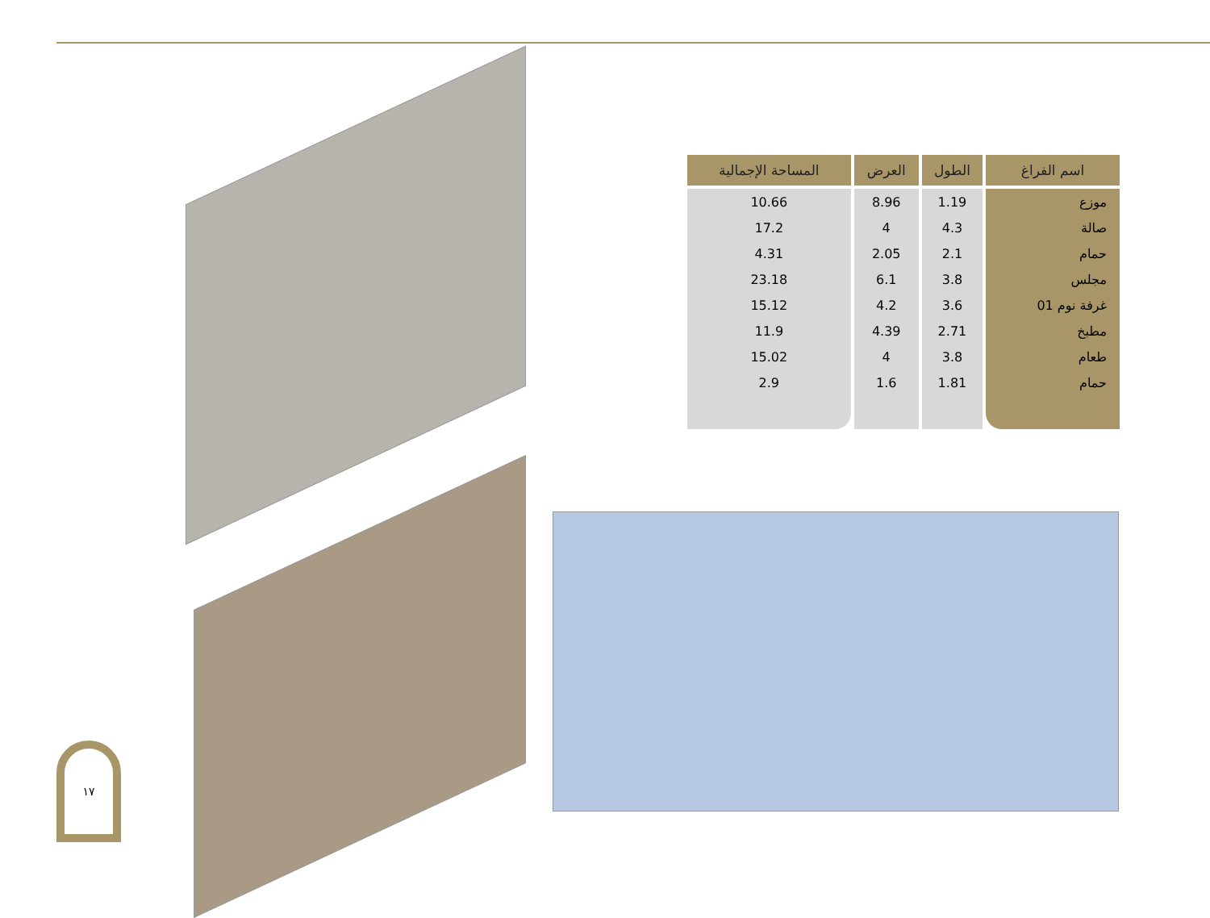| اسم الفراغ | الطول | العرض | المساحة الإجمالية |
| --- | --- | --- | --- |
| موزع | 1.19 | 8.96 | 10.66 |
| صالة | 4.3 | 4 | 17.2 |
| حمام | 2.1 | 2.05 | 4.31 |
| مجلس | 3.8 | 6.1 | 23.18 |
| غرفة نوم 01 | 3.6 | 4.2 | 15.12 |
| مطبخ | 2.71 | 4.39 | 11.9 |
| طعام | 3.8 | 4 | 15.02 |
| حمام | 1.81 | 1.6 | 2.9 |
١٧